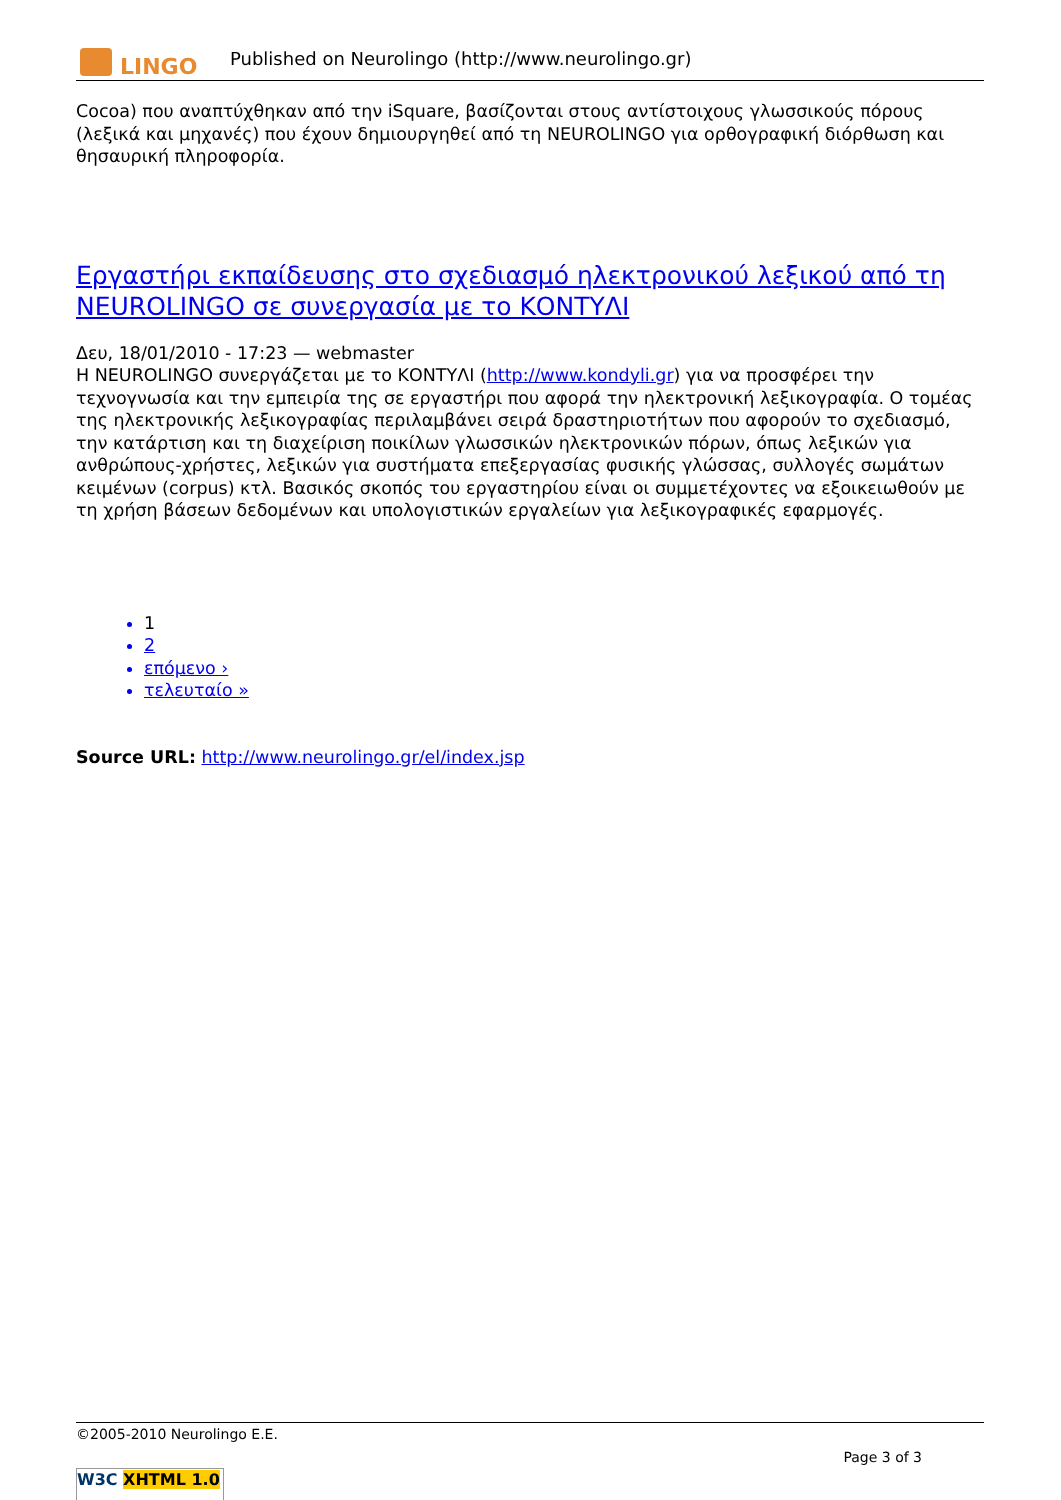LINGO
Published on Neurolingo (http://www.neurolingo.gr)
Cocoa) που αναπτύχθηκαν από την iSquare, βασίζονται στους αντίστοιχους γλωσσικούς πόρους (λεξικά και μηχανές) που έχουν δημιουργηθεί από τη NEUROLINGO για ορθογραφική διόρθωση και θησαυρική πληροφορία.
Εργαστήρι εκπαίδευσης στο σχεδιασμό ηλεκτρονικού λεξικού από τη NEUROLINGO σε συνεργασία με το ΚΟΝΤΥΛΙ
Δευ, 18/01/2010 - 17:23 — webmaster
Η NEUROLINGO συνεργάζεται με το ΚΟΝΤΥΛΙ (http://www.kondyli.gr) για να προσφέρει την τεχνογνωσία και την εμπειρία της σε εργαστήρι που αφορά την ηλεκτρονική λεξικογραφία. Ο τομέας της ηλεκτρονικής λεξικογραφίας περιλαμβάνει σειρά δραστηριοτήτων που αφορούν το σχεδιασμό, την κατάρτιση και τη διαχείριση ποικίλων γλωσσικών ηλεκτρονικών πόρων, όπως λεξικών για ανθρώπους-χρήστες, λεξικών για συστήματα επεξεργασίας φυσικής γλώσσας, συλλογές σωμάτων κειμένων (corpus) κτλ. Βασικός σκοπός του εργαστηρίου είναι οι συμμετέχοντες να εξοικειωθούν με τη χρήση βάσεων δεδομένων και υπολογιστικών εργαλείων για λεξικογραφικές εφαρμογές.
1
2
επόμενο ›
τελευταίο »
Source URL: http://www.neurolingo.gr/el/index.jsp
©2005-2010 Neurolingo E.E.
Page 3 of 3
W3C XHTML 1.0